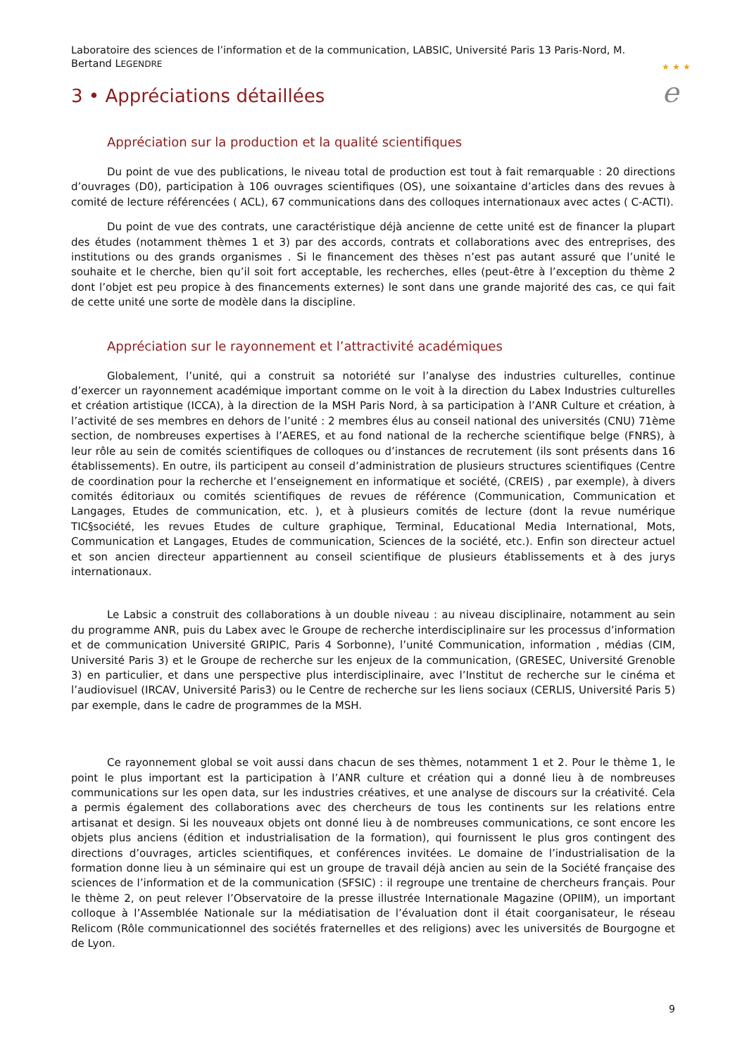Laboratoire des sciences de l’information et de la communication, LABSIC, Université Paris 13 Paris-Nord, M. Bertand LEGENDRE
★ ★ ★
e
3 • Appréciations détaillées
Appréciation sur la production et la qualité scientifiques
Du point de vue des publications, le niveau total de production est tout à fait remarquable : 20 directions d’ouvrages (D0), participation à 106 ouvrages scientifiques (OS), une soixantaine d’articles dans des revues à comité de lecture référencées ( ACL), 67 communications dans des colloques internationaux avec actes ( C-ACTI).
Du point de vue des contrats, une caractéristique déjà ancienne de cette unité est de financer la plupart des études (notamment thèmes 1 et 3) par des accords, contrats et collaborations avec des entreprises, des institutions ou des grands organismes . Si le financement des thèses n’est pas autant assuré que l’unité le souhaite et le cherche, bien qu’il soit fort acceptable, les recherches, elles (peut-être à l’exception du thème 2 dont l’objet est peu propice à des financements externes) le sont dans une grande majorité des cas, ce qui fait de cette unité une sorte de modèle dans la discipline.
Appréciation sur le rayonnement et l’attractivité académiques
Globalement, l’unité, qui a construit sa notoriété sur l’analyse des industries culturelles, continue d’exercer un rayonnement académique important comme on le voit à la direction du Labex Industries culturelles et création artistique (ICCA), à la direction de la MSH Paris Nord, à sa participation à l’ANR Culture et création, à l’activité de ses membres en dehors de l’unité : 2 membres élus au conseil national des universités (CNU) 71ème section, de nombreuses expertises à l’AERES, et au fond national de la recherche scientifique belge (FNRS), à leur rôle au sein de comités scientifiques de colloques ou d’instances de recrutement (ils sont présents dans 16 établissements). En outre, ils participent au conseil d’administration de plusieurs structures scientifiques (Centre de coordination pour la recherche et l’enseignement en informatique et société, (CREIS) , par exemple), à divers comités éditoriaux ou comités scientifiques de revues de référence (Communication, Communication et Langages, Etudes de communication, etc. ), et à plusieurs comités de lecture (dont la revue numérique TIC§société, les revues Etudes de culture graphique, Terminal, Educational Media International, Mots, Communication et Langages, Etudes de communication, Sciences de la société, etc.). Enfin son directeur actuel et son ancien directeur appartiennent au conseil scientifique de plusieurs établissements et à des jurys internationaux.
Le Labsic a construit des collaborations à un double niveau : au niveau disciplinaire, notamment au sein du programme ANR, puis du Labex avec le Groupe de recherche interdisciplinaire sur les processus d’information et de communication Université GRIPIC, Paris 4 Sorbonne), l’unité Communication, information , médias (CIM, Université Paris 3) et le Groupe de recherche sur les enjeux de la communication, (GRESEC, Université Grenoble 3) en particulier, et dans une perspective plus interdisciplinaire, avec l’Institut de recherche sur le cinéma et l’audiovisuel (IRCAV, Université Paris3) ou le Centre de recherche sur les liens sociaux (CERLIS, Université Paris 5) par exemple, dans le cadre de programmes de la MSH.
Ce rayonnement global se voit aussi dans chacun de ses thèmes, notamment 1 et 2. Pour le thème 1, le point le plus important est la participation à l’ANR culture et création qui a donné lieu à de nombreuses communications sur les open data, sur les industries créatives, et une analyse de discours sur la créativité. Cela a permis également des collaborations avec des chercheurs de tous les continents sur les relations entre artisanat et design. Si les nouveaux objets ont donné lieu à de nombreuses communications, ce sont encore les objets plus anciens (édition et industrialisation de la formation), qui fournissent le plus gros contingent des directions d’ouvrages, articles scientifiques, et conférences invitées. Le domaine de l’industrialisation de la formation donne lieu à un séminaire qui est un groupe de travail déjà ancien au sein de la Société française des sciences de l’information et de la communication (SFSIC) : il regroupe une trentaine de chercheurs français. Pour le thème 2, on peut relever l’Observatoire de la presse illustrée Internationale Magazine (OPIIM), un important colloque à l’Assemblée Nationale sur la médiatisation de l’évaluation dont il était coorganisateur, le réseau Relicom (Rôle communicationnel des sociétés fraternelles et des religions) avec les universités de Bourgogne et de Lyon.
9